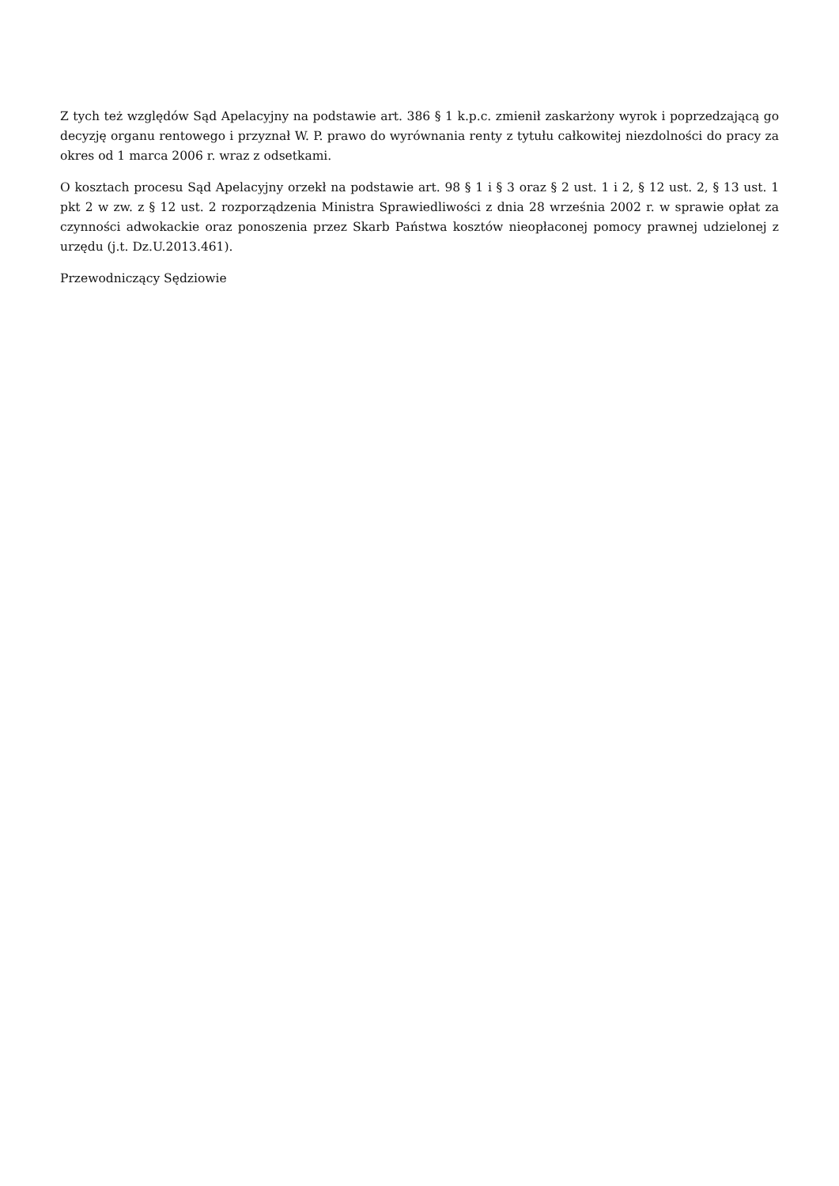Z tych też względów Sąd Apelacyjny na podstawie art. 386 § 1 k.p.c. zmienił zaskarżony wyrok i poprzedzającą go decyzję organu rentowego i przyznał W. P. prawo do wyrównania renty z tytułu całkowitej niezdolności do pracy za okres od 1 marca 2006 r. wraz z odsetkami.
O kosztach procesu Sąd Apelacyjny orzekł na podstawie art. 98 § 1 i § 3 oraz § 2 ust. 1 i 2, § 12 ust. 2, § 13 ust. 1 pkt 2 w zw. z § 12 ust. 2 rozporządzenia Ministra Sprawiedliwości z dnia 28 września 2002 r. w sprawie opłat za czynności adwokackie oraz ponoszenia przez Skarb Państwa kosztów nieopłaconej pomocy prawnej udzielonej z urzędu (j.t. Dz.U.2013.461).
Przewodniczący Sędziowie